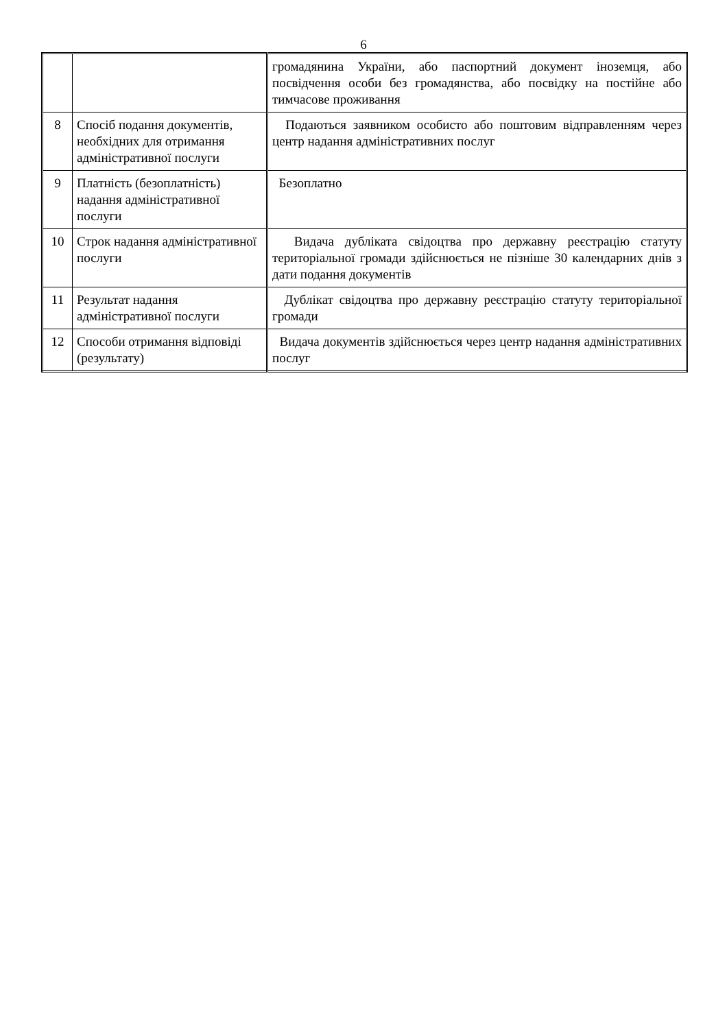6
| | | громадянина України, або паспортний документ іноземця, або посвідчення особи без громадянства, або посвідку на постійне або тимчасове проживання |
| 8 | Спосіб подання документів, необхідних для отримання адміністративної послуги | Подаються заявником особисто або поштовим відправленням через центр надання адміністративних послуг |
| 9 | Платність (безоплатність) надання адміністративної послуги | Безоплатно |
| 10 | Строк надання адміністративної послуги | Видача дубліката свідоцтва про державну реєстрацію статуту територіальної громади здійснюється не пізніше 30 календарних днів з дати подання документів |
| 11 | Результат надання адміністративної послуги | Дублікат свідоцтва про державну реєстрацію статуту територіальної громади |
| 12 | Способи отримання відповіді (результату) | Видача документів здійснюється через центр надання адміністративних послуг |